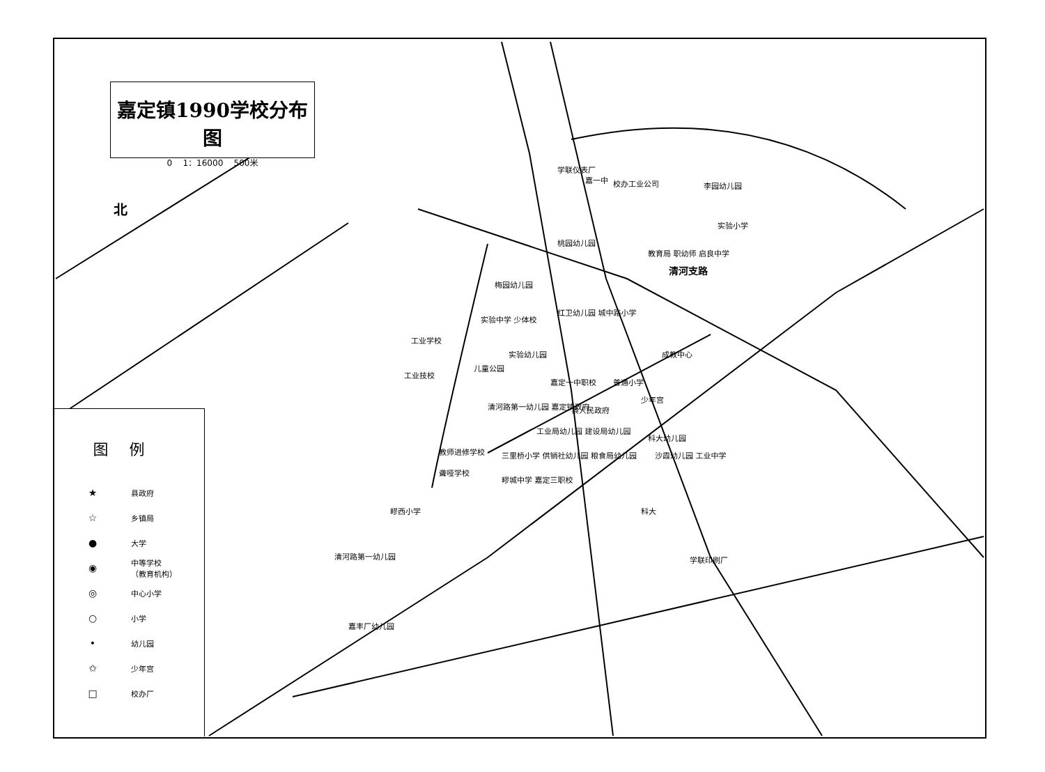嘉定镇1990学校分布图
0 1：16000 500米
北
学联仪表厂
嘉一中 校办工业公司 李园幼儿园
实验小学
桃园幼儿园
教育局 职幼师 启良中学
清河支路
梅园幼儿园
红卫幼儿园 城中路小学
实验中学 少体校
工业学校
实验幼儿园 成教中心
工业技校
儿童公园
嘉定一中职校 普通小学
少年宫
清河路第一幼儿园 嘉定镇政府 县人民政府
工业局幼儿园 建设局幼儿园
科大幼儿园
教师进修学校
三里桥小学 供销社幼儿园 粮食局幼儿园
沙霞幼儿园 工业中学
聋哑学校
疁城中学 嘉定三职校
疁西小学 科大
清河路第一幼儿园 学联印刷厂
嘉丰厂幼儿园
图例
★ 县政府
☆ 乡镇局
● 大学
◉ 中等学校
（教育机构）
◎ 中心小学
○ 小学
• 幼儿园
✩ 少年宫
□ 校办厂